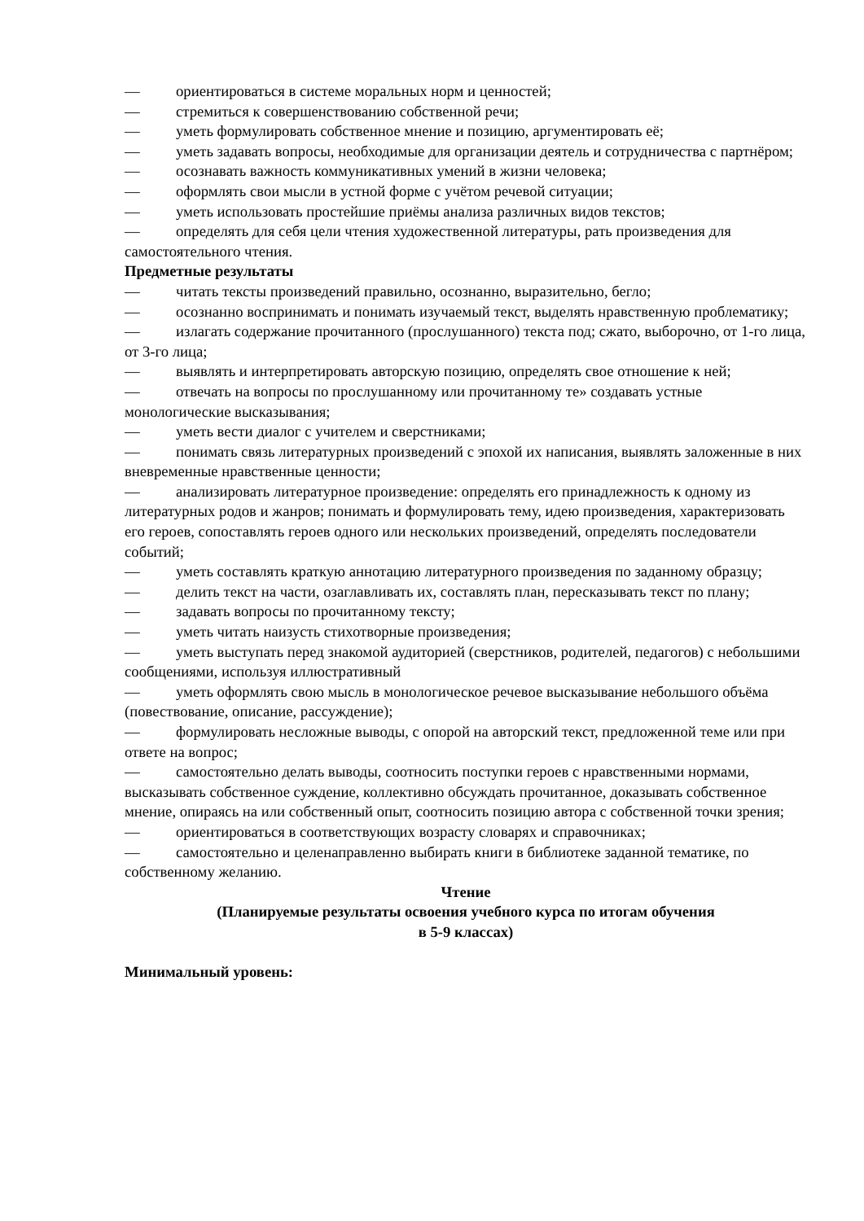— ориентироваться в системе моральных норм и ценностей;
— стремиться к совершенствованию собственной речи;
— уметь формулировать собственное мнение и позицию, аргументировать её;
— уметь задавать вопросы, необходимые для организации деятель и сотрудничества с партнёром;
— осознавать важность коммуникативных умений в жизни человека;
— оформлять свои мысли в устной форме с учётом речевой ситуации;
— уметь использовать простейшие приёмы анализа различных видов текстов;
— определять для себя цели чтения художественной литературы, рать произведения для самостоятельного чтения.
Предметные результаты
— читать тексты произведений правильно, осознанно, выразительно, бегло;
— осознанно воспринимать и понимать изучаемый текст, выделять нравственную проблематику;
— излагать содержание прочитанного (прослушанного) текста под; сжато, выборочно, от 1-го лица, от 3-го лица;
— выявлять и интерпретировать авторскую позицию, определять свое отношение к ней;
— отвечать на вопросы по прослушанному или прочитанному те» создавать устные монологические высказывания;
— уметь вести диалог с учителем и сверстниками;
— понимать связь литературных произведений с эпохой их написания, выявлять заложенные в них вневременные нравственные ценности;
— анализировать литературное произведение: определять его принадлежность к одному из литературных родов и жанров; понимать и формулировать тему, идею произведения, характеризовать его героев, сопоставлять героев одного или нескольких произведений, определять последователи событий;
— уметь составлять краткую аннотацию литературного произведения по заданному образцу;
— делить текст на части, озаглавливать их, составлять план, пересказывать текст по плану;
— задавать вопросы по прочитанному тексту;
— уметь читать наизусть стихотворные произведения;
— уметь выступать перед знакомой аудиторией (сверстников, родителей, педагогов) с небольшими сообщениями, используя иллюстративный
— уметь оформлять свою мысль в монологическое речевое высказывание небольшого объёма (повествование, описание, рассуждение);
— формулировать несложные выводы, с опорой на авторский текст, предложенной теме или при ответе на вопрос;
— самостоятельно делать выводы, соотносить поступки героев с нравственными нормами, высказывать собственное суждение, коллективно обсуждать прочитанное, доказывать собственное мнение, опираясь на или собственный опыт, соотносить позицию автора с собственной точки зрения;
— ориентироваться в соответствующих возрасту словарях и справочниках;
— самостоятельно и целенаправленно выбирать книги в библиотеке заданной тематике, по собственному желанию.
Чтение
(Планируемые результаты освоения учебного курса по итогам обучения
в 5-9 классах)
Минимальный уровень: